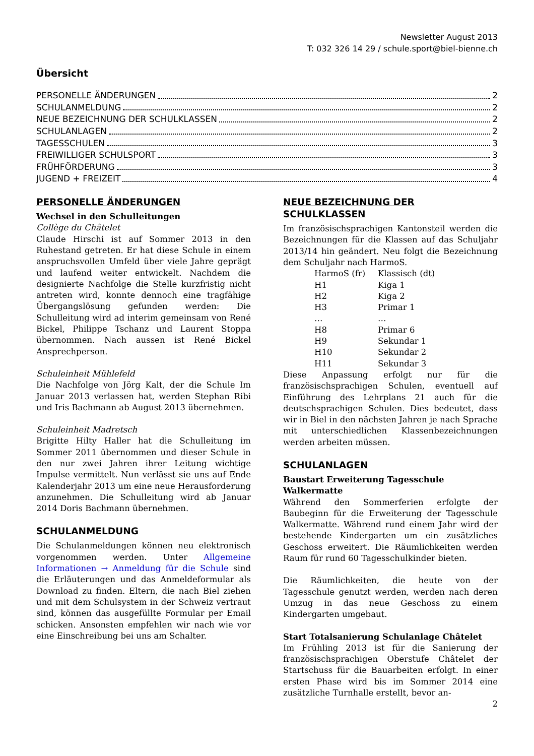Newsletter August 2013
T: 032 326 14 29 / schule.sport@biel-bienne.ch
Übersicht
PERSONELLE ÄNDERUNGEN 2
SCHULANMELDUNG 2
NEUE BEZEICHNUNG DER SCHULKLASSEN 2
SCHULANLAGEN 2
TAGESSCHULEN 3
FREIWILLIGER SCHULSPORT 3
FRÜHFÖRDERUNG 3
JUGEND + FREIZEIT 4
PERSONELLE ÄNDERUNGEN
Wechsel in den Schulleitungen
Collège du Châtelet
Claude Hirschi ist auf Sommer 2013 in den Ruhestand getreten. Er hat diese Schule in einem anspruchsvollen Umfeld über viele Jahre geprägt und laufend weiter entwickelt. Nachdem die designierte Nachfolge die Stelle kurzfristig nicht antreten wird, konnte dennoch eine tragfähige Übergangslösung gefunden werden: Die Schulleitung wird ad interim gemeinsam von René Bickel, Philippe Tschanz und Laurent Stoppa übernommen. Nach aussen ist René Bickel Ansprechperson.
Schuleinheit Mühlefeld
Die Nachfolge von Jörg Kalt, der die Schule Im Januar 2013 verlassen hat, werden Stephan Ribi und Iris Bachmann ab August 2013 übernehmen.
Schuleinheit Madretsch
Brigitte Hilty Haller hat die Schulleitung im Sommer 2011 übernommen und dieser Schule in den nur zwei Jahren ihrer Leitung wichtige Impulse vermittelt. Nun verlässt sie uns auf Ende Kalenderjahr 2013 um eine neue Herausforderung anzunehmen. Die Schulleitung wird ab Januar 2014 Doris Bachmann übernehmen.
SCHULANMELDUNG
Die Schulanmeldungen können neu elektronisch vorgenommen werden. Unter Allgemeine Informationen → Anmeldung für die Schule sind die Erläuterungen und das Anmeldeformular als Download zu finden. Eltern, die nach Biel ziehen und mit dem Schulsystem in der Schweiz vertraut sind, können das ausgefüllte Formular per Email schicken. Ansonsten empfehlen wir nach wie vor eine Einschreibung bei uns am Schalter.
NEUE BEZEICHNUNG DER SCHULKLASSEN
Im französischsprachigen Kantonsteil werden die Bezeichnungen für die Klassen auf das Schuljahr 2013/14 hin geändert. Neu folgt die Bezeichnung dem Schuljahr nach HarmoS.
| HarmoS (fr) | Klassisch (dt) |
| H1 | Kiga 1 |
| H2 | Kiga 2 |
| H3 | Primar 1 |
| … | … |
| H8 | Primar 6 |
| H9 | Sekundar 1 |
| H10 | Sekundar 2 |
| H11 | Sekundar 3 |
Diese Anpassung erfolgt nur für die französischsprachigen Schulen, eventuell auf Einführung des Lehrplans 21 auch für die deutschsprachigen Schulen. Dies bedeutet, dass wir in Biel in den nächsten Jahren je nach Sprache mit unterschiedlichen Klassenbezeichnungen werden arbeiten müssen.
SCHULANLAGEN
Baustart Erweiterung Tagesschule Walkermatte
Während den Sommerferien erfolgte der Baubeginn für die Erweiterung der Tagesschule Walkermatte. Während rund einem Jahr wird der bestehende Kindergarten um ein zusätzliches Geschoss erweitert. Die Räumlichkeiten werden Raum für rund 60 Tagesschulkinder bieten.
Die Räumlichkeiten, die heute von der Tagesschule genutzt werden, werden nach deren Umzug in das neue Geschoss zu einem Kindergarten umgebaut.
Start Totalsanierung Schulanlage Châtelet
Im Frühling 2013 ist für die Sanierung der französischsprachigen Oberstufe Châtelet der Startschuss für die Bauarbeiten erfolgt. In einer ersten Phase wird bis im Sommer 2014 eine zusätzliche Turnhalle erstellt, bevor an-
2